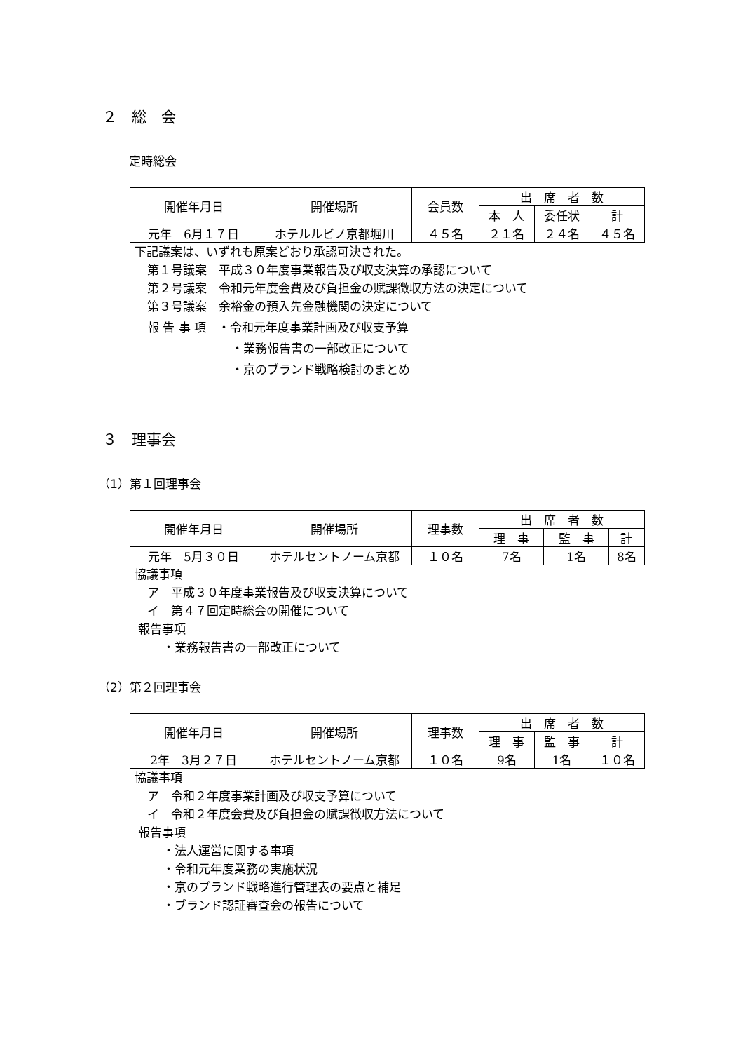２　総　会
定時総会
| 開催年月日 | 開催場所 | 会員数 | 出 席 者 数 | | |
| | | | 本 人 | 委任状 | 計 |
| 元年 6月１７日 | ホテルルビノ京都堀川 | ４５名 | ２１名 | ２４名 | ４５名 |
下記議案は、いずれも原案どおり承認可決された。
第１号議案　平成３０年度事業報告及び収支決算の承認について
第２号議案　令和元年度会費及び負担金の賦課徴収方法の決定について
第３号議案　余裕金の預入先金融機関の決定について
報 告 事 項　・令和元年度事業計画及び収支予算
・業務報告書の一部改正について
・京のブランド戦略検討のまとめ
３　理事会
（1）第１回理事会
| 開催年月日 | 開催場所 | 理事数 | 出 席 者 数 | | |
| | | | 理 事 | 監 事 | 計 |
| 元年 5月３０日 | ホテルセントノーム京都 | １０名 | 7名 | 1名 | 8名 |
協議事項
ア　平成３０年度事業報告及び収支決算について
イ　第４７回定時総会の開催について
報告事項
・業務報告書の一部改正について
（2）第２回理事会
| 開催年月日 | 開催場所 | 理事数 | 出 席 者 数 | | |
| | | | 理 事 | 監 事 | 計 |
| 2年 3月２７日 | ホテルセントノーム京都 | １０名 | 9名 | 1名 | １０名 |
協議事項
ア　令和２年度事業計画及び収支予算について
イ　令和２年度会費及び負担金の賦課徴収方法について
報告事項
・法人運営に関する事項
・令和元年度業務の実施状況
・京のブランド戦略進行管理表の要点と補足
・ブランド認証審査会の報告について